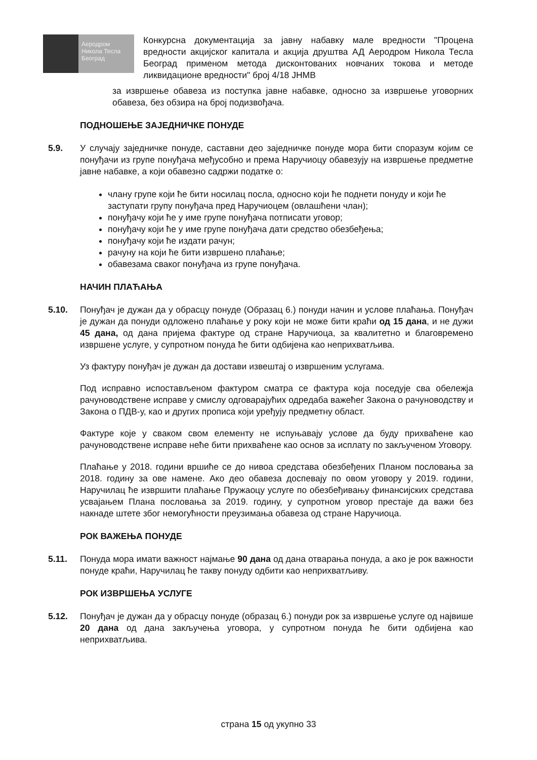Аеродром
Никола Тесла
Београд
Конкурсна документација за јавну набавку мале вредности "Процена вредности акцијског капитала и акција друштва АД Аеродром Никола Тесла Београд применом метода дисконтованих новчаних токова и методе ликвидационе вредности" број 4/18 ЈНМВ
за извршење обавеза из поступка јавне набавке, односно за извршење уговорних обавеза, без обзира на број подизвођача.
ПОДНОШЕЊЕ ЗАЈЕДНИЧКЕ ПОНУДЕ
5.9. У случају заједничке понуде, саставни део заједничке понуде мора бити споразум којим се понуђачи из групе понуђача међусобно и према Наручиоцу обавезују на извршење предметне јавне набавке, а који обавезно садржи податке о:
члану групе који ће бити носилац посла, односно који ће поднети понуду и који ће заступати групу понуђача пред Наручиоцем (овлашћени члан);
понуђачу који ће у име групе понуђача потписати уговор;
понуђачу који ће у име групе понуђача дати средство обезбеђења;
понуђачу који ће издати рачун;
рачуну на који ће бити извршено плаћање;
обавезама сваког понуђача из групе понуђача.
НАЧИН ПЛАЋАЊА
5.10. Понуђач је дужан да у обрасцу понуде (Образац 6.) понуди начин и услове плаћања. Понуђач је дужан да понуди одложено плаћање у року који не може бити краћи од 15 дана, и не дужи 45 дана, од дана пријема фактуре од стране Наручиоца, за квалитетно и благовремено извршене услуге, у супротном понуда ће бити одбијена као неприхватљива.
Уз фактуру понуђач је дужан да достави извештај о извршеним услугама.
Под исправно испостављеном фактуром сматра се фактура која поседује сва обележја рачуноводствене исправе у смислу одговарајућих одредаба важећег Закона о рачуноводству и Закона о ПДВ-у, као и других прописа који уређују предметну област.
Фактуре које у сваком свом елементу не испуњавају услове да буду прихваћене као рачуноводствене исправе неће бити прихваћене као основ за исплату по закљученом Уговору.
Плаћање у 2018. години вршиће се до нивоа средстава обезбеђених Планом пословања за 2018. годину за ове намене. Ако део обавеза доспевају по овом уговору у 2019. години, Наручилац ће извршити плаћање Пружаоцу услуге по обезбеђивању финансијских средстава усвајањем Плана пословања за 2019. годину, у супротном уговор престаје да важи без накнаде штете због немогућности преузимања обавеза од стране Наручиоца.
РОК ВАЖЕЊА ПОНУДЕ
5.11. Понуда мора имати важност најмање 90 дана од дана отварања понуда, а ако је рок важности понуде краћи, Наручилац ће такву понуду одбити као неприхватљиву.
РОК ИЗВРШЕЊА УСЛУГЕ
5.12. Понуђач је дужан да у обрасцу понуде (образац 6.) понуди рок за извршење услуге од највише 20 дана од дана закључења уговора, у супротном понуда ће бити одбијена као неприхватљива.
страна 15 од укупно 33